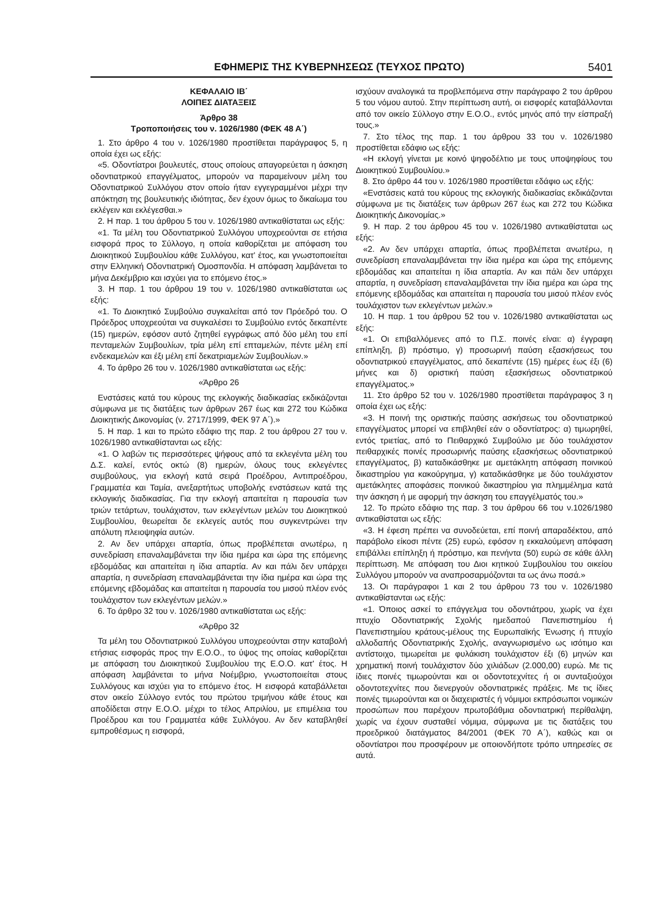ΕΦΗΜΕΡΙΣ ΤΗΣ ΚΥΒΕΡΝΗΣΕΩΣ (ΤΕΥΧΟΣ ΠΡΩΤΟ) 5401
ΚΕΦΑΛΑΙΟ ΙΒ΄
ΛΟΙΠΕΣ ΔΙΑΤΑΞΕΙΣ
Άρθρο 38
Τροποποιήσεις του ν. 1026/1980 (ΦΕΚ 48 Α΄)
1. Στο άρθρο 4 του ν. 1026/1980 προστίθεται παράγραφος 5, η οποία έχει ως εξής:
«5. Οδοντίατροι βουλευτές, στους οποίους απαγορεύεται η άσκηση οδοντιατρικού επαγγέλματος, μπορούν να παραμείνουν μέλη του Οδοντιατρικού Συλλόγου στον οποίο ήταν εγγεγραμμένοι μέχρι την απόκτηση της βουλευτικής ιδιότητας, δεν έχουν όμως το δικαίωμα του εκλέγειν και εκλέγεσθαι.»
2. Η παρ. 1 του άρθρου 5 του ν. 1026/1980 αντικαθίσταται ως εξής:
«1. Τα μέλη του Οδοντιατρικού Συλλόγου υποχρεούνται σε ετήσια εισφορά προς το Σύλλογο, η οποία καθορίζεται με απόφαση του Διοικητικού Συμβουλίου κάθε Συλλόγου, κατ' έτος, και γνωστοποιείται στην Ελληνική Οδοντιατρική Ομοσπονδία. Η απόφαση λαμβάνεται το μήνα Δεκέμβριο και ισχύει για το επόμενο έτος.»
3. Η παρ. 1 του άρθρου 19 του ν. 1026/1980 αντικαθίσταται ως εξής:
«1. Το Διοικητικό Συμβούλιο συγκαλείται από τον Πρόεδρό του. Ο Πρόεδρος υποχρεούται να συγκαλέσει το Συμβούλιο εντός δεκαπέντε (15) ημερών, εφόσον αυτό ζητηθεί εγγράφως από δύο μέλη του επί πενταμελών Συμβουλίων, τρία μέλη επί επταμελών, πέντε μέλη επί ενδεκαμελών και έξι μέλη επί δεκατριαμελών Συμβουλίων.»
4. Το άρθρο 26 του ν. 1026/1980 αντικαθίσταται ως εξής:
«Άρθρο 26
Ενστάσεις κατά του κύρους της εκλογικής διαδικασίας εκδικάζονται σύμφωνα με τις διατάξεις των άρθρων 267 έως και 272 του Κώδικα Διοικητικής Δικονομίας (ν. 2717/1999, ΦΕΚ 97 Α΄).»
5. Η παρ. 1 και το πρώτο εδάφιο της παρ. 2 του άρθρου 27 του ν. 1026/1980 αντικαθίστανται ως εξής:
«1. Ο λαβών τις περισσότερες ψήφους από τα εκλεγέντα μέλη του Δ.Σ. καλεί, εντός οκτώ (8) ημερών, όλους τους εκλεγέντες συμβούλους, για εκλογή κατά σειρά Προέδρου, Αντιπροέδρου, Γραμματέα και Ταμία, ανεξαρτήτως υποβολής ενστάσεων κατά της εκλογικής διαδικασίας. Για την εκλογή απαιτείται η παρουσία των τριών τετάρτων, τουλάχιστον, των εκλεγέντων μελών του Διοικητικού Συμβουλίου, θεωρείται δε εκλεγείς αυτός που συγκεντρώνει την απόλυτη πλειοψηφία αυτών.
2. Αν δεν υπάρχει απαρτία, όπως προβλέπεται ανωτέρω, η συνεδρίαση επαναλαμβάνεται την ίδια ημέρα και ώρα της επόμενης εβδομάδας και απαιτείται η ίδια απαρτία. Αν και πάλι δεν υπάρχει απαρτία, η συνεδρίαση επαναλαμβάνεται την ίδια ημέρα και ώρα της επόμενης εβδομάδας και απαιτείται η παρουσία του μισού πλέον ενός τουλάχιστον των εκλεγέντων μελών.»
6. Το άρθρο 32 του ν. 1026/1980 αντικαθίσταται ως εξής:
«Άρθρο 32
Τα μέλη του Οδοντιατρικού Συλλόγου υποχρεούνται στην καταβολή ετήσιας εισφοράς προς την Ε.Ο.Ο., το ύψος της οποίας καθορίζεται με απόφαση του Διοικητικού Συμβουλίου της Ε.Ο.Ο. κατ' έτος. Η απόφαση λαμβάνεται το μήνα Νοέμβριο, γνωστοποιείται στους Συλλόγους και ισχύει για το επόμενο έτος. Η εισφορά καταβάλλεται στον οικείο Σύλλογο εντός του πρώτου τριμήνου κάθε έτους και αποδίδεται στην Ε.Ο.Ο. μέχρι το τέλος Απριλίου, με επιμέλεια του Προέδρου και του Γραμματέα κάθε Συλλόγου. Αν δεν καταβληθεί εμπροθέσμως η εισφορά,
ισχύουν αναλογικά τα προβλεπόμενα στην παράγραφο 2 του άρθρου 5 του νόμου αυτού. Στην περίπτωση αυτή, οι εισφορές καταβάλλονται από τον οικείο Σύλλογο στην Ε.Ο.Ο., εντός μηνός από την είσπραξή τους.»
7. Στο τέλος της παρ. 1 του άρθρου 33 του ν. 1026/1980 προστίθεται εδάφιο ως εξής:
«Η εκλογή γίνεται με κοινό ψηφοδέλτιο με τους υποψηφίους του Διοικητικού Συμβουλίου.»
8. Στο άρθρο 44 του ν. 1026/1980 προστίθεται εδάφιο ως εξής:
«Ενστάσεις κατά του κύρους της εκλογικής διαδικασίας εκδικάζονται σύμφωνα με τις διατάξεις των άρθρων 267 έως και 272 του Κώδικα Διοικητικής Δικονομίας.»
9. Η παρ. 2 του άρθρου 45 του ν. 1026/1980 αντικαθίσταται ως εξής:
«2. Αν δεν υπάρχει απαρτία, όπως προβλέπεται ανωτέρω, η συνεδρίαση επαναλαμβάνεται την ίδια ημέρα και ώρα της επόμενης εβδομάδας και απαιτείται η ίδια απαρτία. Αν και πάλι δεν υπάρχει απαρτία, η συνεδρίαση επαναλαμβάνεται την ίδια ημέρα και ώρα της επόμενης εβδομάδας και απαιτείται η παρουσία του μισού πλέον ενός τουλάχιστον των εκλεγέντων μελών.»
10. Η παρ. 1 του άρθρου 52 του ν. 1026/1980 αντικαθίσταται ως εξής:
«1. Οι επιβαλλόμενες από το Π.Σ. ποινές είναι: α) έγγραφη επίπληξη, β) πρόστιμο, γ) προσωρινή παύση εξασκήσεως του οδοντιατρικού επαγγέλματος, από δεκαπέντε (15) ημέρες έως έξι (6) μήνες και δ) οριστική παύση εξασκήσεως οδοντιατρικού επαγγέλματος.»
11. Στο άρθρο 52 του ν. 1026/1980 προστίθεται παράγραφος 3 η οποία έχει ως εξής:
«3. Η ποινή της οριστικής παύσης ασκήσεως του οδοντιατρικού επαγγέλματος μπορεί να επιβληθεί εάν ο οδοντίατρος: α) τιμωρηθεί, εντός τριετίας, από το Πειθαρχικό Συμβούλιο με δύο τουλάχιστον πειθαρχικές ποινές προσωρινής παύσης εξασκήσεως οδοντιατρικού επαγγέλματος, β) καταδικάσθηκε με αμετάκλητη απόφαση ποινικού δικαστηρίου για κακούργημα, γ) καταδικάσθηκε με δύο τουλάχιστον αμετάκλητες αποφάσεις ποινικού δικαστηρίου για πλημμέλημα κατά την άσκηση ή με αφορμή την άσκηση του επαγγέλματός του.»
12. Το πρώτο εδάφιο της παρ. 3 του άρθρου 66 του ν.1026/1980 αντικαθίσταται ως εξής:
«3. Η έφεση πρέπει να συνοδεύεται, επί ποινή απαραδέκτου, από παράβολο είκοσι πέντε (25) ευρώ, εφόσον η εκκαλούμενη απόφαση επιβάλλει επίπληξη ή πρόστιμο, και πενήντα (50) ευρώ σε κάθε άλλη περίπτωση. Με απόφαση του Διοι κητικού Συμβουλίου του οικείου Συλλόγου μπορούν να αναπροσαρμόζονται τα ως άνω ποσά.»
13. Οι παράγραφοι 1 και 2 του άρθρου 73 του ν. 1026/1980 αντικαθίστανται ως εξής:
«1. Όποιος ασκεί το επάγγελμα του οδοντιάτρου, χωρίς να έχει πτυχίο Οδοντιατρικής Σχολής ημεδαπού Πανεπιστημίου ή Πανεπιστημίου κράτους-μέλους της Ευρωπαϊκής Ένωσης ή πτυχίο αλλοδαπής Οδοντιατρικής Σχολής, αναγνωρισμένο ως ισότιμο και αντίστοιχο, τιμωρείται με φυλάκιση τουλάχιστον έξι (6) μηνών και χρηματική ποινή τουλάχιστον δύο χιλιάδων (2.000,00) ευρώ. Με τις ίδιες ποινές τιμωρούνται και οι οδοντοτεχνίτες ή οι συνταξιούχοι οδοντοτεχνίτες που διενεργούν οδοντιατρικές πράξεις. Με τις ίδιες ποινές τιμωρούνται και οι διαχειριστές ή νόμιμοι εκπρόσωποι νομικών προσώπων που παρέχουν πρωτοβάθμια οδοντιατρική περίθαλψη, χωρίς να έχουν συσταθεί νόμιμα, σύμφωνα με τις διατάξεις του προεδρικού διατάγματος 84/2001 (ΦΕΚ 70 Α΄), καθώς και οι οδοντίατροι που προσφέρουν με οποιονδήποτε τρόπο υπηρεσίες σε αυτά.